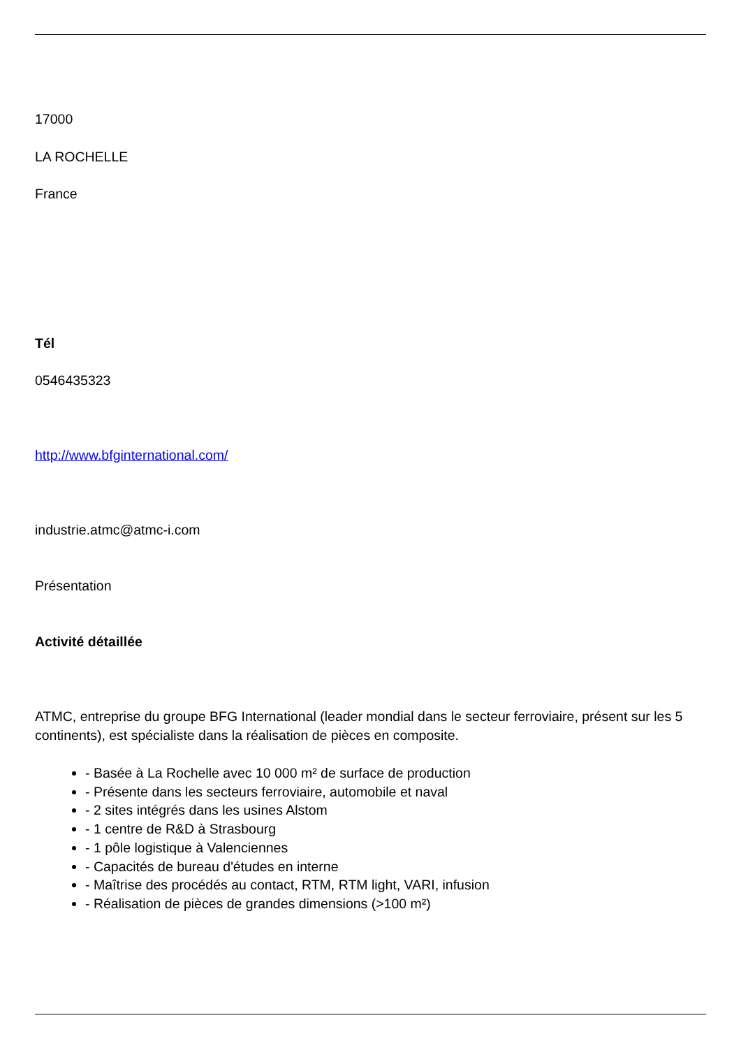17000
LA ROCHELLE
France
Tél
0546435323
http://www.bfginternational.com/
industrie.atmc@atmc-i.com
Présentation
Activité détaillée
ATMC, entreprise du groupe BFG International (leader mondial dans le secteur ferroviaire, présent sur les 5 continents), est spécialiste dans la réalisation de pièces en composite.
- Basée à La Rochelle avec 10 000 m² de surface de production
- Présente dans les secteurs ferroviaire, automobile et naval
- 2 sites intégrés dans les usines Alstom
- 1 centre de R&D à Strasbourg
- 1 pôle logistique à Valenciennes
- Capacités de bureau d'études en interne
- Maîtrise des procédés au contact, RTM, RTM light, VARI, infusion
- Réalisation de pièces de grandes dimensions (>100 m²)